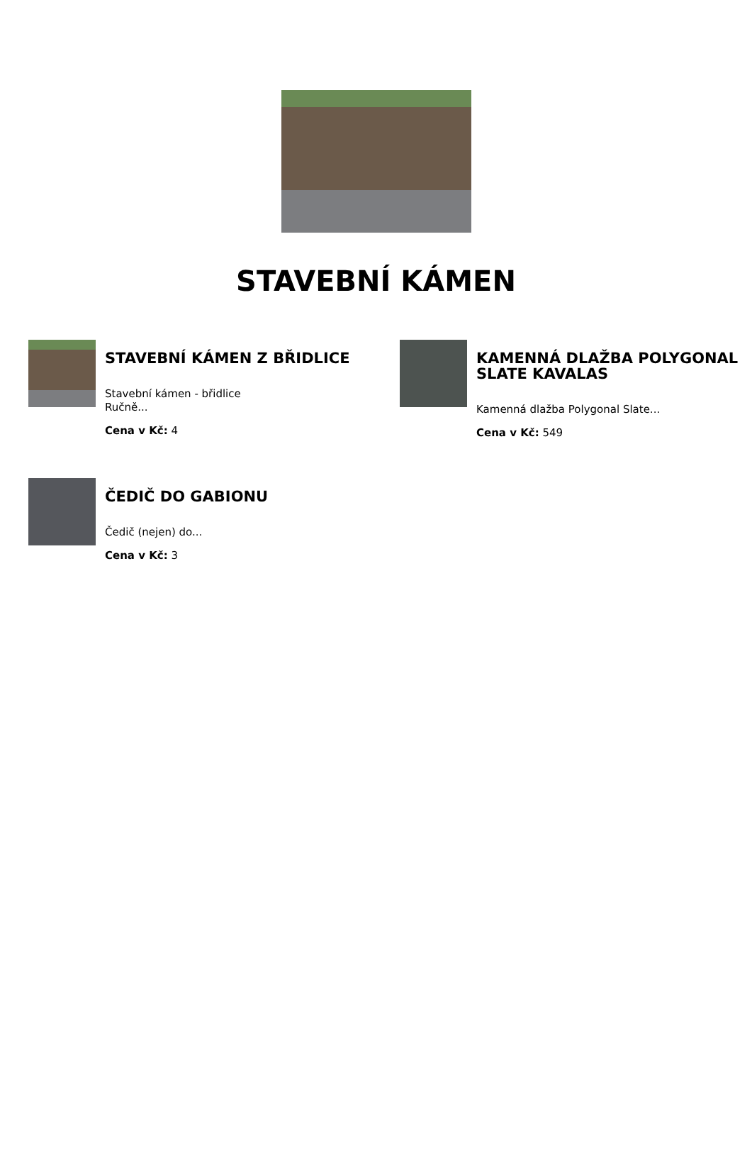STAVEBNÍ KÁMEN
STAVEBNÍ KÁMEN Z BŘIDLICE
Stavební kámen - břidlice
Ručně...
Cena v Kč: 4
KAMENNÁ DLAŽBA POLYGONAL SLATE KAVALAS
Kamenná dlažba Polygonal Slate...
Cena v Kč: 549
ČEDIČ DO GABIONU
Čedič (nejen) do...
Cena v Kč: 3